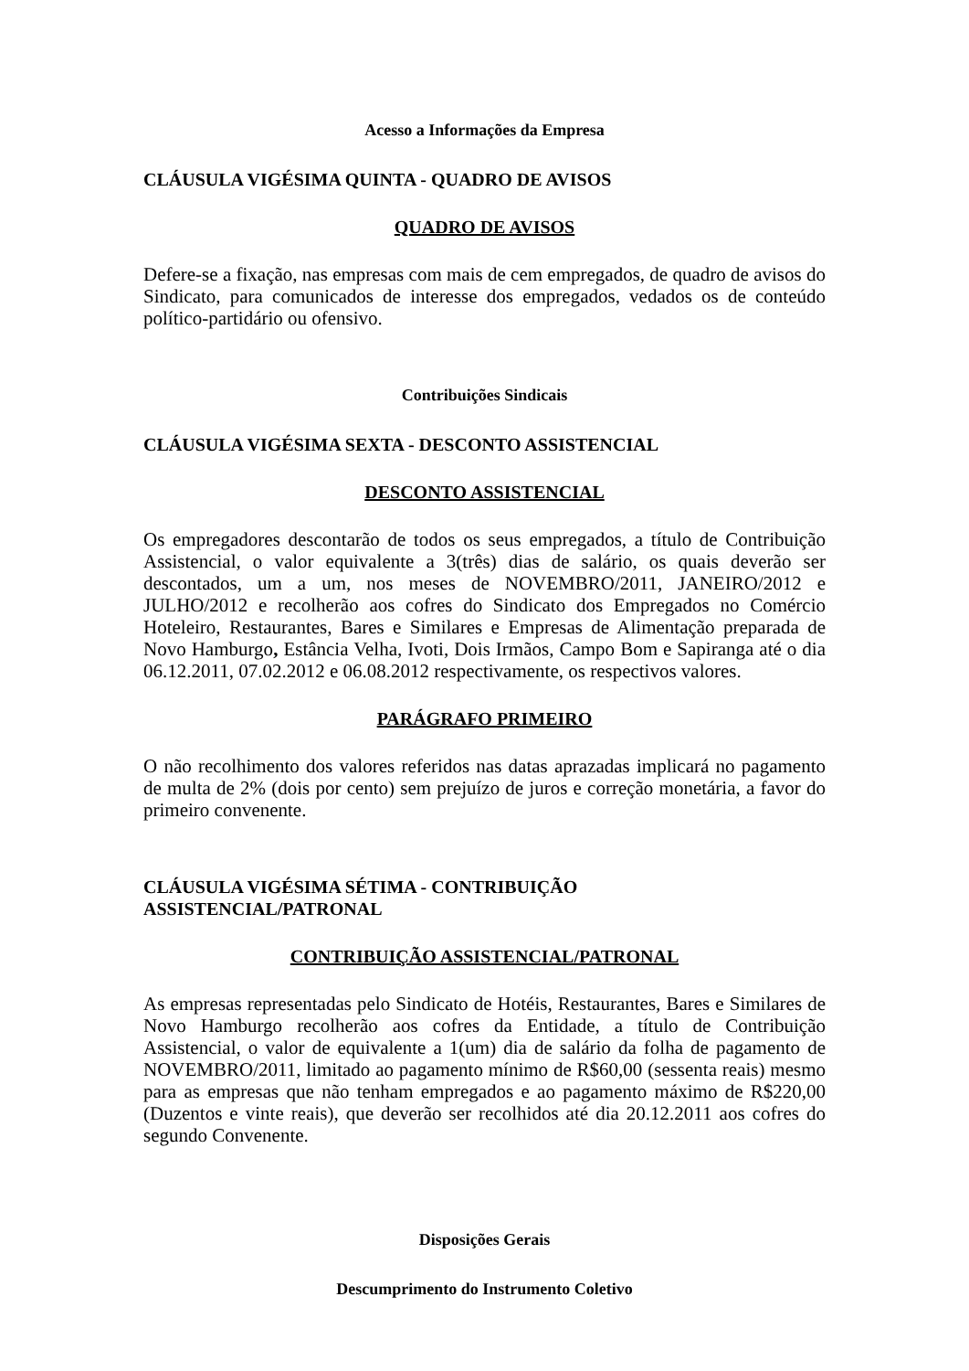Acesso a Informações da Empresa
CLÁUSULA VIGÉSIMA QUINTA - QUADRO DE AVISOS
QUADRO DE AVISOS
Defere-se a fixação, nas empresas com mais de cem empregados, de quadro de avisos do Sindicato, para comunicados de interesse dos empregados, vedados os de conteúdo político-partidário ou ofensivo.
Contribuições Sindicais
CLÁUSULA VIGÉSIMA SEXTA - DESCONTO ASSISTENCIAL
DESCONTO ASSISTENCIAL
Os empregadores descontarão de todos os seus empregados, a título de Contribuição Assistencial, o valor equivalente a 3(três) dias de salário, os quais deverão ser descontados, um a um, nos meses de NOVEMBRO/2011, JANEIRO/2012 e JULHO/2012 e recolherão aos cofres do Sindicato dos Empregados no Comércio Hoteleiro, Restaurantes, Bares e Similares e Empresas de Alimentação preparada de Novo Hamburgo, Estância Velha, Ivoti, Dois Irmãos, Campo Bom e Sapiranga até o dia 06.12.2011, 07.02.2012 e 06.08.2012 respectivamente, os respectivos valores.
PARÁGRAFO PRIMEIRO
O não recolhimento dos valores referidos nas datas aprazadas implicará no pagamento de multa de 2% (dois por cento) sem prejuízo de juros e correção monetária, a favor do primeiro convenente.
CLÁUSULA VIGÉSIMA SÉTIMA - CONTRIBUIÇÃO
ASSISTENCIAL/PATRONAL
CONTRIBUIÇÃO ASSISTENCIAL/PATRONAL
As empresas representadas pelo Sindicato de Hotéis, Restaurantes, Bares e Similares de Novo Hamburgo recolherão aos cofres da Entidade, a título de Contribuição Assistencial, o valor de equivalente a 1(um) dia de salário da folha de pagamento de NOVEMBRO/2011, limitado ao pagamento mínimo de R$60,00 (sessenta reais) mesmo para as empresas que não tenham empregados e ao pagamento máximo de R$220,00 (Duzentos e vinte reais), que deverão ser recolhidos até dia 20.12.2011 aos cofres do segundo Convenente.
Disposições Gerais
Descumprimento do Instrumento Coletivo